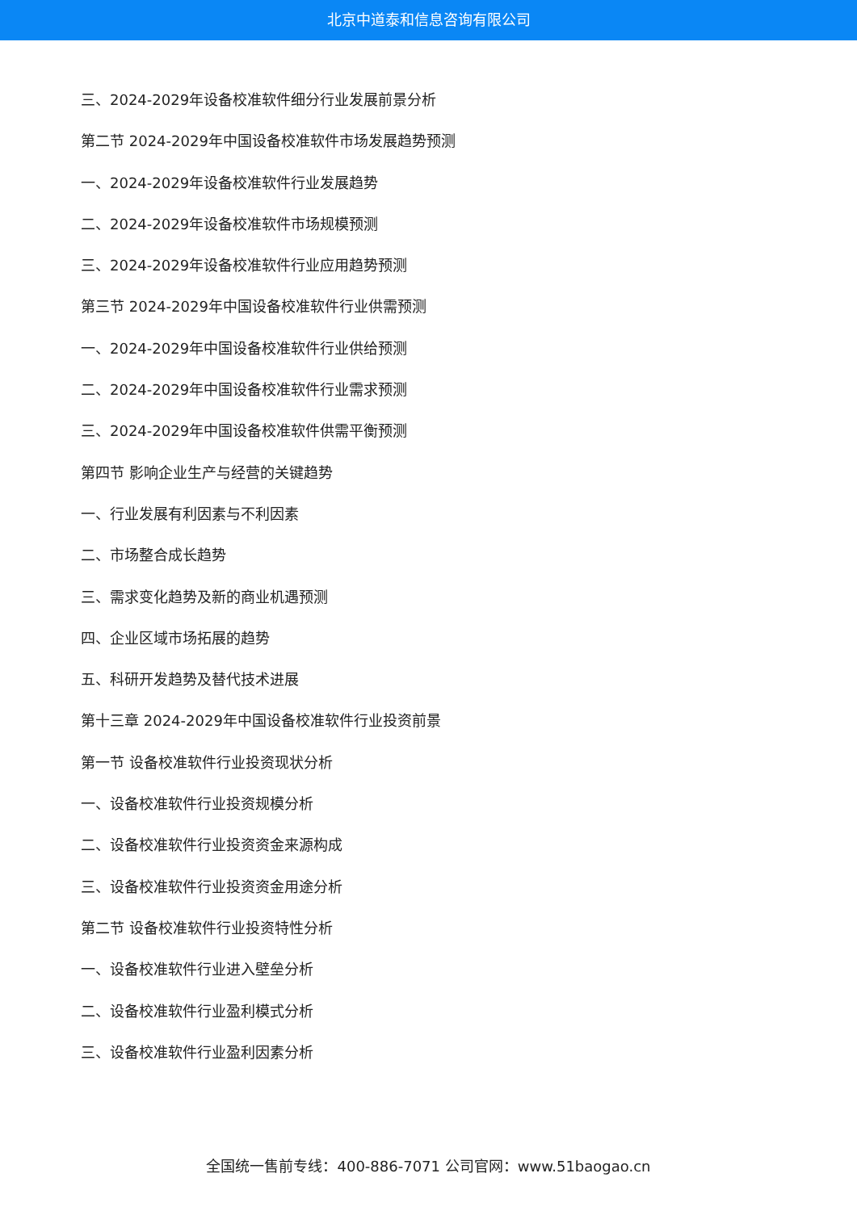北京中道泰和信息咨询有限公司
三、2024-2029年设备校准软件细分行业发展前景分析
第二节 2024-2029年中国设备校准软件市场发展趋势预测
一、2024-2029年设备校准软件行业发展趋势
二、2024-2029年设备校准软件市场规模预测
三、2024-2029年设备校准软件行业应用趋势预测
第三节 2024-2029年中国设备校准软件行业供需预测
一、2024-2029年中国设备校准软件行业供给预测
二、2024-2029年中国设备校准软件行业需求预测
三、2024-2029年中国设备校准软件供需平衡预测
第四节 影响企业生产与经营的关键趋势
一、行业发展有利因素与不利因素
二、市场整合成长趋势
三、需求变化趋势及新的商业机遇预测
四、企业区域市场拓展的趋势
五、科研开发趋势及替代技术进展
第十三章 2024-2029年中国设备校准软件行业投资前景
第一节 设备校准软件行业投资现状分析
一、设备校准软件行业投资规模分析
二、设备校准软件行业投资资金来源构成
三、设备校准软件行业投资资金用途分析
第二节 设备校准软件行业投资特性分析
一、设备校准软件行业进入壁垒分析
二、设备校准软件行业盈利模式分析
三、设备校准软件行业盈利因素分析
全国统一售前专线：400-886-7071 公司官网：www.51baogao.cn